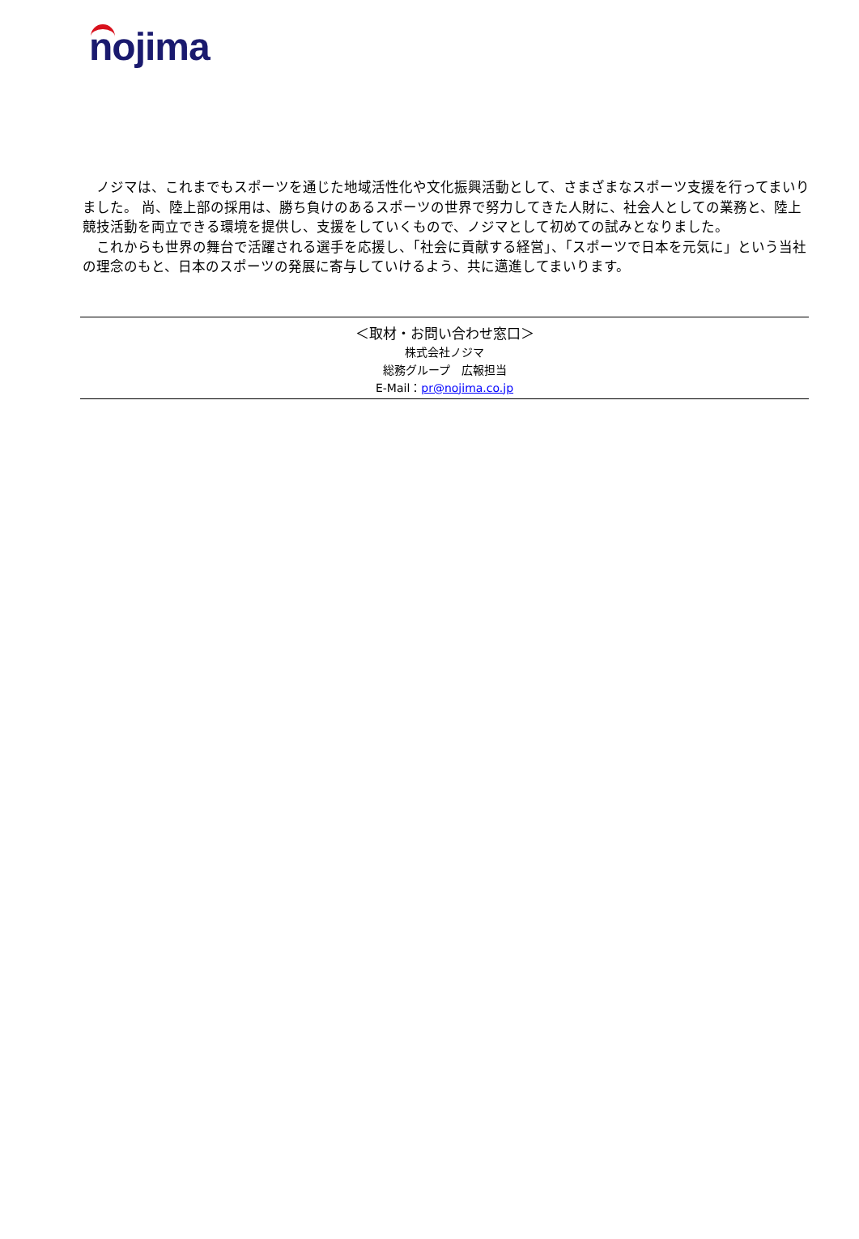nojima
　ノジマは、これまでもスポーツを通じた地域活性化や文化振興活動として、さまざまなスポーツ支援を行ってまいりました。 尚、陸上部の採用は、勝ち負けのあるスポーツの世界で努力してきた人財に、社会人としての業務と、陸上競技活動を両立できる環境を提供し、支援をしていくもので、ノジマとして初めての試みとなりました。
　これからも世界の舞台で活躍される選手を応援し、「社会に貢献する経営」、「スポーツで日本を元気に」という当社の理念のもと、日本のスポーツの発展に寄与していけるよう、共に邁進してまいります。
＜取材・お問い合わせ窓口＞
株式会社ノジマ
総務グループ　広報担当
E-Mail：pr@nojima.co.jp